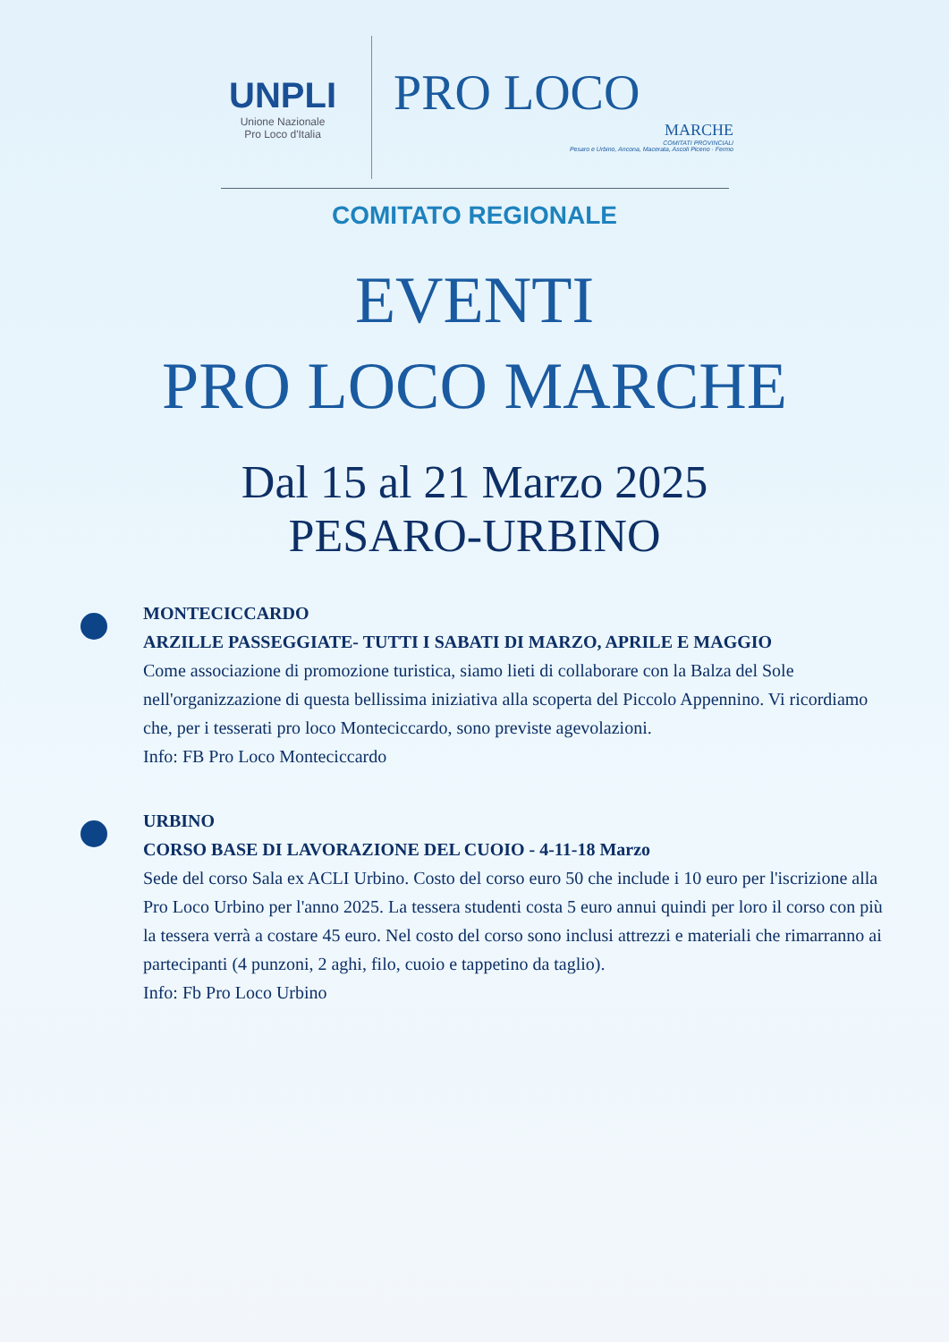UNPLI
Unione Nazionale
Pro Loco d'Italia
PRO LOCO
MARCHE
COMITATI PROVINCIALI
Pesaro e Urbino, Ancona, Macerata, Ascoli Piceno · Fermo
COMITATO REGIONALE
EVENTI
PRO LOCO MARCHE
Dal 15 al 21 Marzo 2025
PESARO-URBINO
MONTECICCARDO
ARZILLE PASSEGGIATE- TUTTI I SABATI DI MARZO, APRILE E MAGGIO
Come associazione di promozione turistica, siamo lieti di collaborare con la Balza del Sole nell'organizzazione di questa bellissima iniziativa alla scoperta del Piccolo Appennino. Vi ricordiamo che, per i tesserati pro loco Monteciccardo, sono previste agevolazioni.
Info: FB Pro Loco Monteciccardo
URBINO
CORSO BASE DI LAVORAZIONE DEL CUOIO - 4-11-18 Marzo
Sede del corso Sala ex ACLI Urbino. Costo del corso euro 50 che include i 10 euro per l'iscrizione alla Pro Loco Urbino per l'anno 2025. La tessera studenti costa 5 euro annui quindi per loro il corso con più la tessera verrà a costare 45 euro. Nel costo del corso sono inclusi attrezzi e materiali che rimarranno ai partecipanti (4 punzoni, 2 aghi, filo, cuoio e tappetino da taglio).
Info: Fb Pro Loco Urbino